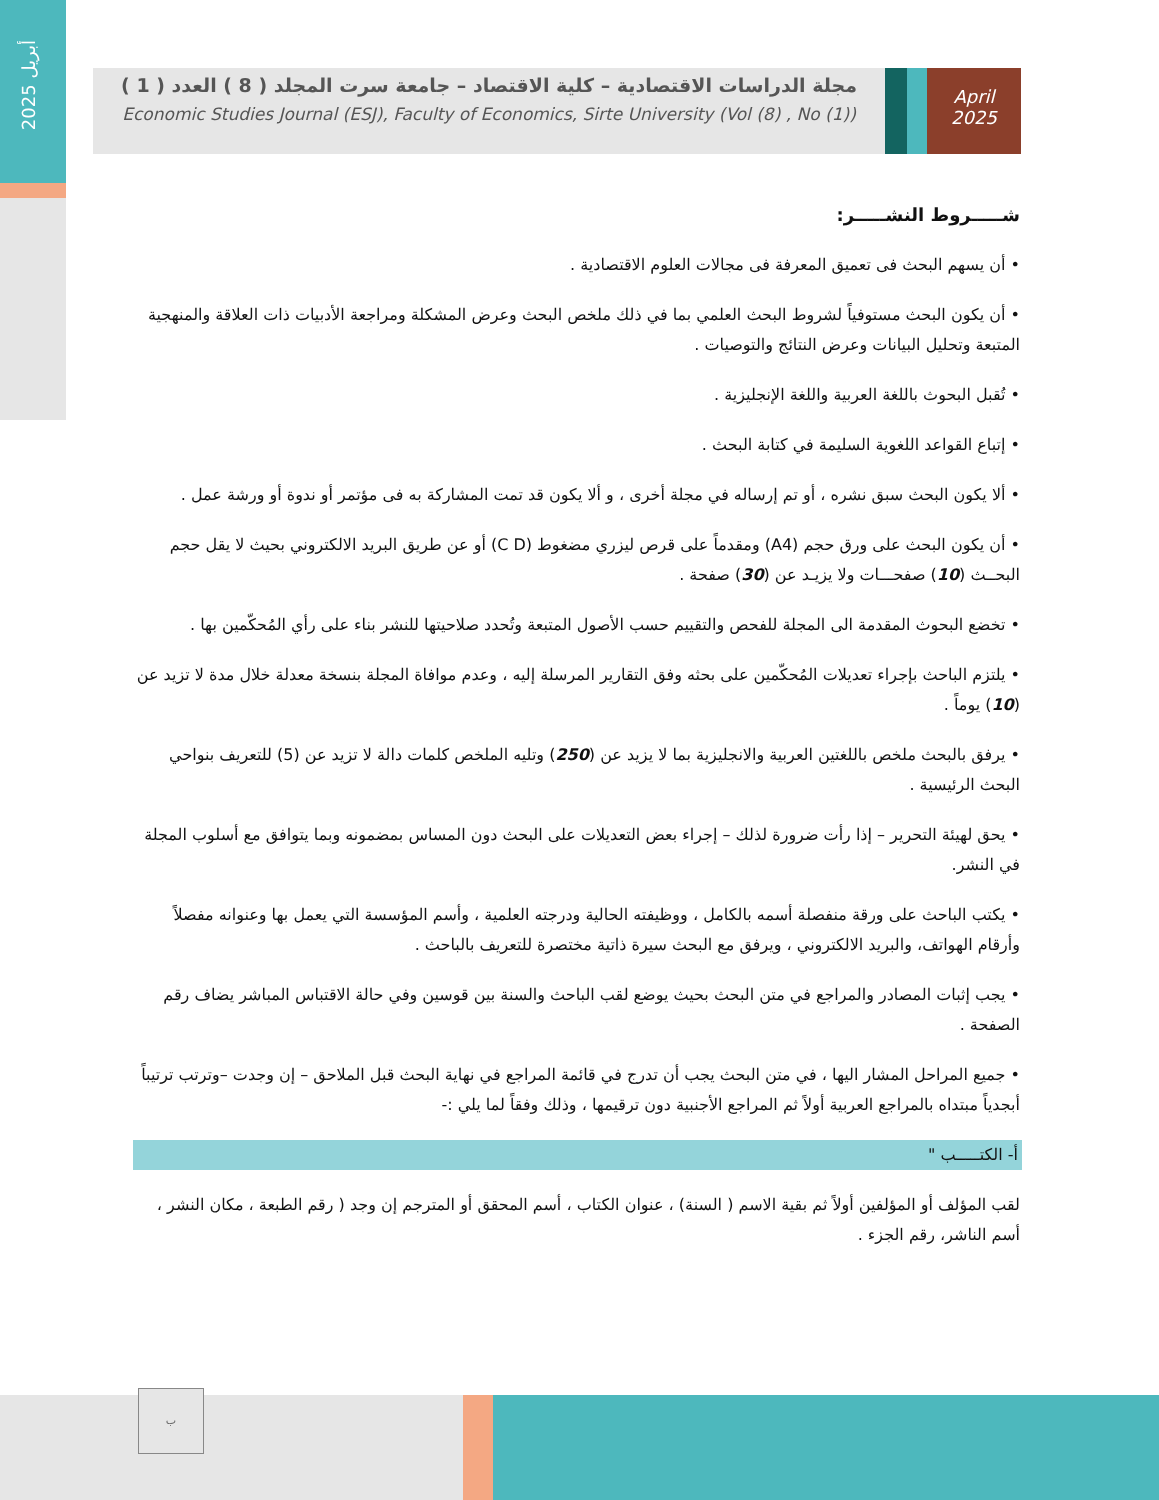أبريل 2025
مجلة الدراسات الاقتصادية – كلية الاقتصاد – جامعة سرت المجلد ( 8 ) العدد ( 1 )
Economic Studies Journal (ESJ), Faculty of Economics, Sirte University (Vol (8) , No (1))
April
2025
شـــــروط النشـــــر:
• أن يسهم البحث فى تعميق المعرفة فى مجالات العلوم الاقتصادية .
• أن يكون البحث مستوفياً لشروط البحث العلمي بما في ذلك ملخص البحث وعرض المشكلة ومراجعة الأدبيات ذات العلاقة والمنهجية المتبعة وتحليل البيانات وعرض النتائج والتوصيات .
• تُقبل البحوث باللغة العربية واللغة الإنجليزية .
• إتباع القواعد اللغوية السليمة في كتابة البحث .
• ألا يكون البحث سبق نشره ، أو تم إرساله في مجلة أخرى ، و ألا يكون قد تمت المشاركة به فى مؤتمر أو ندوة أو ورشة عمل .
• أن يكون البحث على ورق حجم (A4) ومقدماً على قرص ليزري مضغوط (C D) أو عن طريق البريد الالكتروني بحيث لا يقل حجم البحــث (10) صفحـــات ولا يزيـد عن (30) صفحة .
• تخضع البحوث المقدمة الى المجلة للفحص والتقييم حسب الأصول المتبعة وتُحدد صلاحيتها للنشر بناء على رأي المُحكّمين بها .
• يلتزم الباحث بإجراء تعديلات المُحكّمين على بحثه وفق التقارير المرسلة إليه ، وعدم موافاة المجلة بنسخة معدلة خلال مدة لا تزيد عن (10) يوماً .
• يرفق بالبحث ملخص باللغتين العربية والانجليزية بما لا يزيد عن (250) وتليه الملخص كلمات دالة لا تزيد عن (5) للتعريف بنواحي البحث الرئيسية .
• يحق لهيئة التحرير – إذا رأت ضرورة لذلك – إجراء بعض التعديلات على البحث دون المساس بمضمونه وبما يتوافق مع أسلوب المجلة في النشر.
• يكتب الباحث على ورقة منفصلة أسمه بالكامل ، ووظيفته الحالية ودرجته العلمية ، وأسم المؤسسة التي يعمل بها وعنوانه مفصلاً وأرقام الهواتف، والبريد الالكتروني ، ويرفق مع البحث سيرة ذاتية مختصرة للتعريف بالباحث .
• يجب إثبات المصادر والمراجع في متن البحث بحيث يوضع لقب الباحث والسنة بين قوسين وفي حالة الاقتباس المباشر يضاف رقم الصفحة .
• جميع المراحل المشار اليها ، في متن البحث يجب أن تدرج في قائمة المراجع في نهاية البحث قبل الملاحق – إن وجدت –وترتب ترتيباً أبجدياً مبتداه بالمراجع العربية أولاً ثم المراجع الأجنبية دون ترقيمها ، وذلك وفقاً لما يلي :-
أ- الكتـــــب "
لقب المؤلف أو المؤلفين أولاً ثم بقية الاسم ( السنة) ، عنوان الكتاب ، أسم المحقق أو المترجم إن وجد ( رقم الطبعة ، مكان النشر ، أسم الناشر، رقم الجزء .
ب